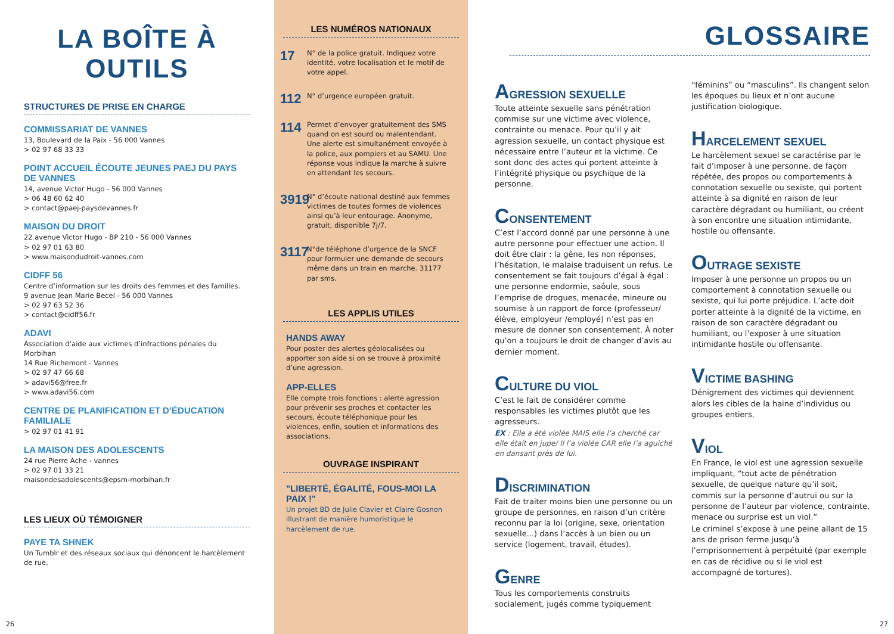LA BOÎTE À OUTILS
STRUCTURES DE PRISE EN CHARGE
COMMISSARIAT DE VANNES
13, Boulevard de la Paix - 56 000 Vannes
> 02 97 68 33 33
POINT ACCUEIL ÉCOUTE JEUNES PAEJ DU PAYS DE VANNES
14, avenue Victor Hugo - 56 000 Vannes
> 06 48 60 62 40
> contact@paej-paysdevannes.fr
MAISON DU DROIT
22 avenue Victor Hugo - BP 210 - 56 000 Vannes
> 02 97 01 63 80
> www.maisondudroit-vannes.com
CIDFF 56
Centre d’information sur les droits des femmes et des familles.
9 avenue Jean Marie Becel - 56 000 Vannes
> 02 97 63 52 36
> contact@cidff56.fr
ADAVI
Association d’aide aux victimes d’infractions pénales du Morbihan
14 Rue Richemont - Vannes
> 02 97 47 66 68
> adavi56@free.fr
> www.adavi56.com
CENTRE DE PLANIFICATION ET D’ÉDUCATION FAMILIALE
> 02 97 01 41 91
LA MAISON DES ADOLESCENTS
24 rue Pierre Ache - vannes
> 02 97 01 33 21
maisondesadolescents@epsm-morbihan.fr
LES LIEUX OÙ TÉMOIGNER
PAYE TA SHNEK
Un Tumblr et des réseaux sociaux qui dénoncent le harcèlement de rue.
26
LES NUMÉROS NATIONAUX
17
N° de la police gratuit. Indiquez votre identité, votre localisation et le motif de votre appel.
112
N° d’urgence européen gratuit.
114
Permet d’envoyer gratuitement des SMS quand on est sourd ou malentendant. Une alerte est simultanément envoyée à la police, aux pompiers et au SAMU. Une réponse vous indique la marche à suivre en attendant les secours.
3919
N° d’écoute national destiné aux femmes victimes de toutes formes de violences ainsi qu’à leur entourage. Anonyme, gratuit, disponible 7j/7.
3117
N°de téléphone d’urgence de la SNCF pour formuler une demande de secours même dans un train en marche. 31177 par sms.
LES APPLIS UTILES
HANDS AWAY
Pour poster des alertes géolocalisées ou apporter son aide si on se trouve à proximité d’une agression.
APP-ELLES
Elle compte trois fonctions : alerte agression pour prévenir ses proches et contacter les secours, écoute téléphonique pour les violences, enfin, soutien et informations des associations.
OUVRAGE INSPIRANT
"LIBERTÉ, ÉGALITÉ, FOUS-MOI LA PAIX !"
Un projet BD de Julie Clavier et Claire Gosnon illustrant de manière humoristique le harcèlement de rue.
GLOSSAIRE
AGRESSION SEXUELLE
Toute atteinte sexuelle sans pénétration commise sur une victime avec violence, contrainte ou menace. Pour qu’il y ait agression sexuelle, un contact physique est nécessaire entre l’auteur et la victime. Ce sont donc des actes qui portent atteinte à l’intégrité physique ou psychique de la personne.
CONSENTEMENT
C’est l’accord donné par une personne à une autre personne pour effectuer une action. Il doit être clair : la gêne, les non réponses, l’hésitation, le malaise traduisent un refus. Le consentement se fait toujours d’égal à égal : une personne endormie, saôule, sous l’emprise de drogues, menacée, mineure ou soumise à un rapport de force (professeur/élève, employeur /employé) n’est pas en mesure de donner son consentement. À noter qu’on a toujours le droit de changer d’avis au dernier moment.
CULTURE DU VIOL
C’est le fait de considérer comme responsables les victimes plutôt que les agresseurs.
EX : Elle a été violée MAIS elle l’a cherché car elle était en jupe/ Il l’a violée CAR elle l’a aguiché en dansant près de lui.
DISCRIMINATION
Fait de traiter moins bien une personne ou un groupe de personnes, en raison d’un critère reconnu par la loi (origine, sexe, orientation sexuelle...) dans l’accès à un bien ou un service (logement, travail, études).
GENRE
Tous les comportements construits socialement, jugés comme typiquement
“féminins” ou “masculins”. Ils changent selon les époques ou lieux et n’ont aucune justification biologique.
HARCELEMENT SEXUEL
Le harcèlement sexuel se caractérise par le fait d’imposer à une personne, de façon répétée, des propos ou comportements à connotation sexuelle ou sexiste, qui portent atteinte à sa dignité en raison de leur caractère dégradant ou humiliant, ou créent à son encontre une situation intimidante, hostile ou offensante.
OUTRAGE SEXISTE
Imposer à une personne un propos ou un comportement à connotation sexuelle ou sexiste, qui lui porte préjudice. L’acte doit porter atteinte à la dignité de la victime, en raison de son caractère dégradant ou humiliant, ou l’exposer à une situation intimidante hostile ou offensante.
VICTIME BASHING
Dénigrement des victimes qui deviennent alors les cibles de la haine d’individus ou groupes entiers.
VIOL
En France, le viol est une agression sexuelle impliquant, “tout acte de pénétration sexuelle, de quelque nature qu’il soit, commis sur la personne d’autrui ou sur la personne de l’auteur par violence, contrainte, menace ou surprise est un viol.”
Le criminel s’expose à une peine allant de 15 ans de prison ferme jusqu’à l’emprisonnement à perpétuité (par exemple en cas de récidive ou si le viol est accompagné de tortures).
27